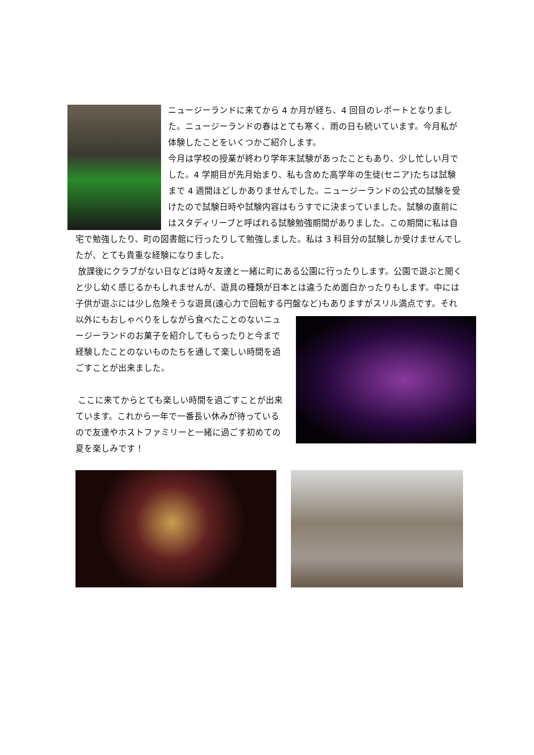ニュージーランドに来てから 4 か月が経ち、4 回目のレポートとなりました。ニュージーランドの春はとても寒く、雨の日も続いています。今月私が体験したことをいくつかご紹介します。
今月は学校の授業が終わり学年末試験があったこともあり、少し忙しい月でした。4 学期目が先月始まり、私も含めた高学年の生徒(セニア)たちは試験まで 4 週間ほどしかありませんでした。ニュージーランドの公式の試験を受けたので試験日時や試験内容はもうすでに決まっていました。試験の直前にはスタディリーブと呼ばれる試験勉強期間がありました。この期間に私は自宅で勉強したり、町の図書館に行ったりして勉強しました。私は 3 科目分の試験しか受けませんでしたが、とても貴重な経験になりました。
放課後にクラブがない日などは時々友達と一緒に町にある公園に行ったりします。公園で遊ぶと聞くと少し幼く感じるかもしれませんが、遊具の種類が日本とは違うため面白かったりもします。中には子供が遊ぶには少し危険そうな遊具(遠心力で回転する円盤など)もありますがスリル満点です。 それ以外にもおしゃべりをしながら食べたことのないニュージーランドのお菓子を紹介してもらったりと今まで経験したことのないものたちを通して楽しい時間を過ごすことが出来ました。
ここに来てからとても楽しい時間を過ごすことが出来ています。これから一年で一番長い休みが待っているので友達やホストファミリーと一緒に過ごす初めての夏を楽しみです！